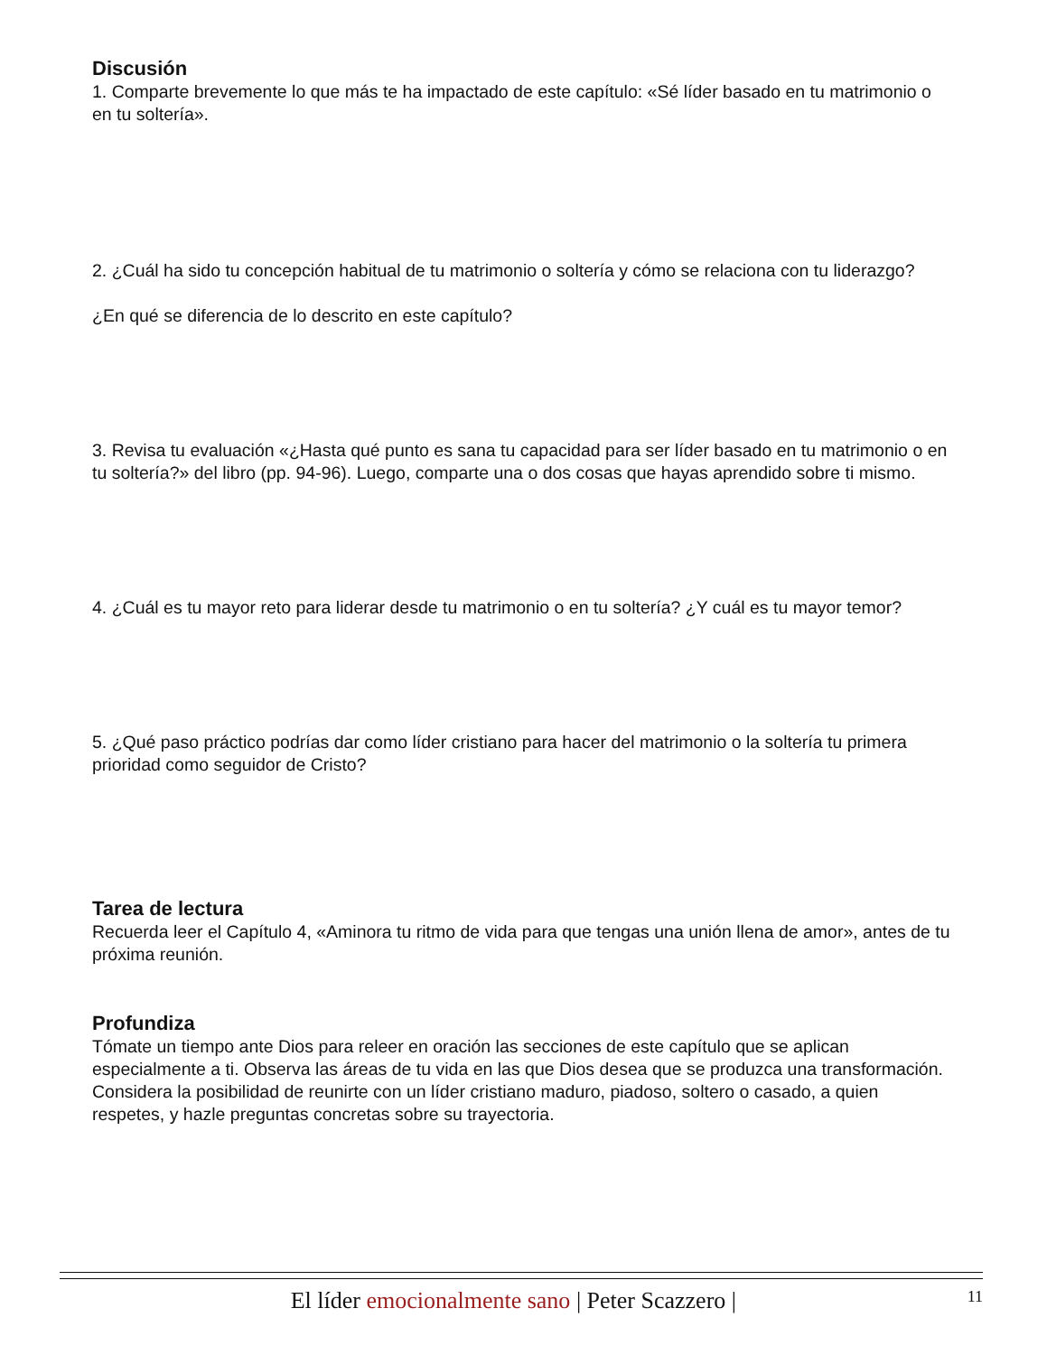Discusión
1. Comparte brevemente lo que más te ha impactado de este capítulo: «Sé líder basado en tu matrimonio o en tu soltería».
2. ¿Cuál ha sido tu concepción habitual de tu matrimonio o soltería y cómo se relaciona con tu liderazgo?
¿En qué se diferencia de lo descrito en este capítulo?
3. Revisa tu evaluación «¿Hasta qué punto es sana tu capacidad para ser líder basado en tu matrimonio o en tu soltería?» del libro (pp. 94-96). Luego, comparte una o dos cosas que hayas aprendido sobre ti mismo.
4. ¿Cuál es tu mayor reto para liderar desde tu matrimonio o en tu soltería? ¿Y cuál es tu mayor temor?
5. ¿Qué paso práctico podrías dar como líder cristiano para hacer del matrimonio o la soltería tu primera prioridad como seguidor de Cristo?
Tarea de lectura
Recuerda leer el Capítulo 4, «Aminora tu ritmo de vida para que tengas una unión llena de amor», antes de tu próxima reunión.
Profundiza
Tómate un tiempo ante Dios para releer en oración las secciones de este capítulo que se aplican especialmente a ti. Observa las áreas de tu vida en las que Dios desea que se produzca una transformación. Considera la posibilidad de reunirte con un líder cristiano maduro, piadoso, soltero o casado, a quien respetes, y hazle preguntas concretas sobre su trayectoria.
El líder emocionalmente sano | Peter Scazzero | 11